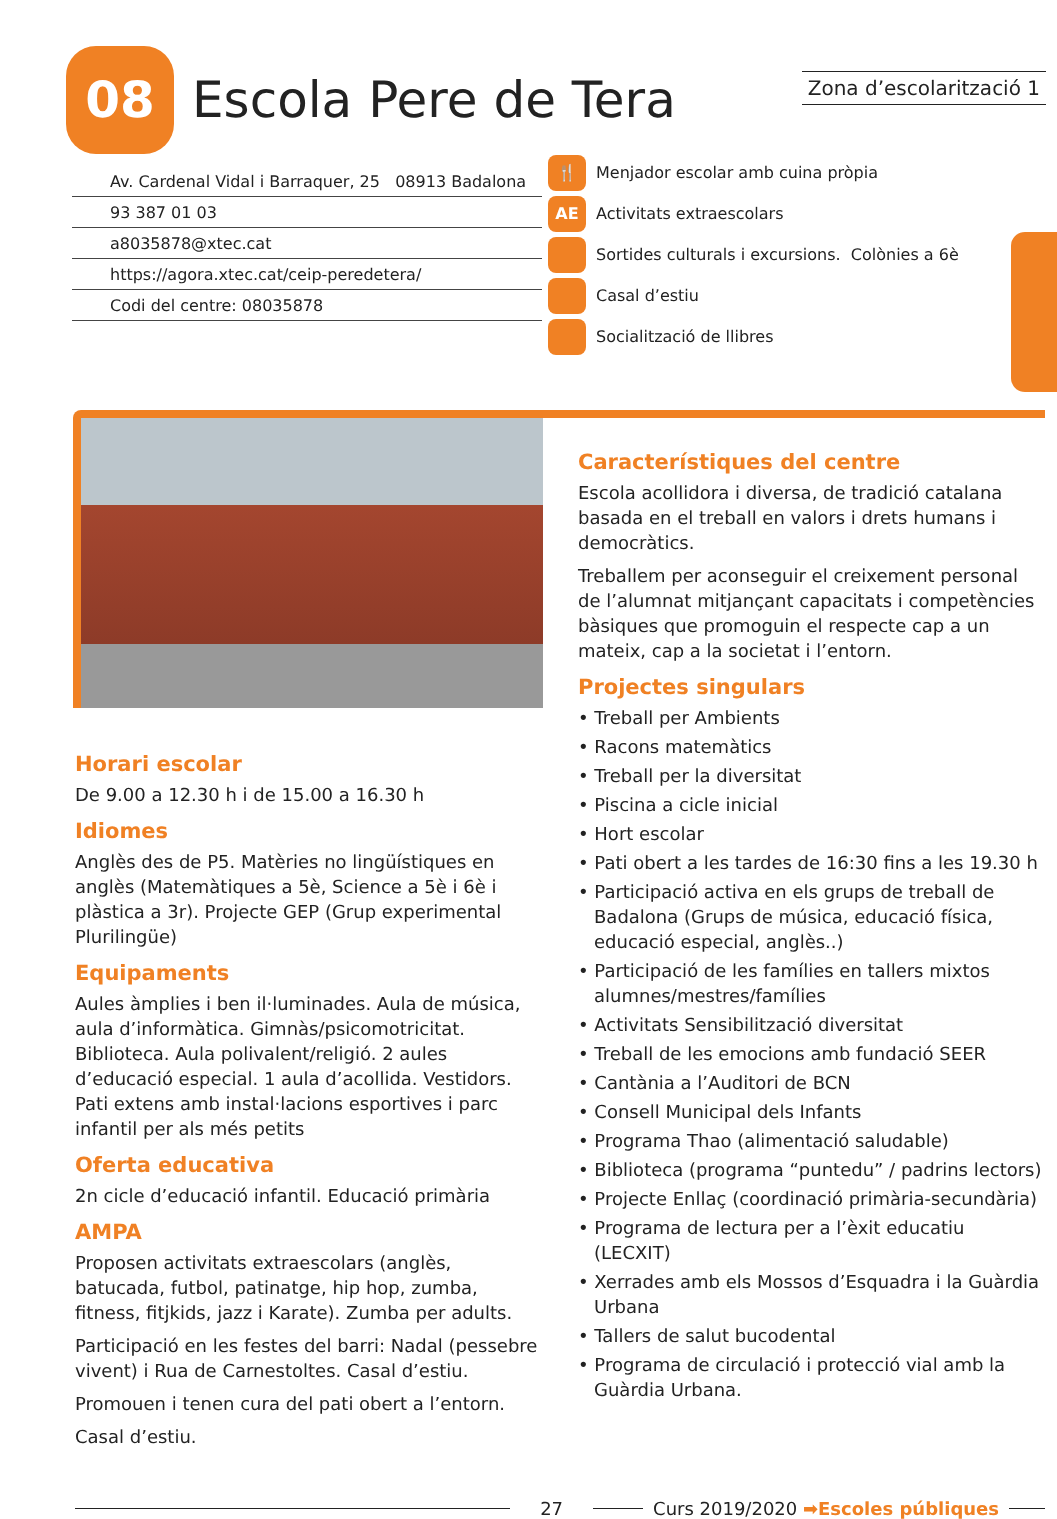08 Escola Pere de Tera Zona d’escolarització 1
Av. Cardenal Vidal i Barraquer, 25 08913 Badalona
93 387 01 03
a8035878@xtec.cat
https://agora.xtec.cat/ceip-peredetera/
Codi del centre: 08035878
🍴 Menjador escolar amb cuina pròpia
AE Activitats extraescolars
Sortides culturals i excursions. Colònies a 6è
Casal d’estiu
Socialització de llibres
Horari escolar
De 9.00 a 12.30 h i de 15.00 a 16.30 h
Idiomes
Anglès des de P5. Matèries no lingüístiques en anglès (Matemàtiques a 5è, Science a 5è i 6è i plàstica a 3r). Projecte GEP (Grup experimental Plurilingüe)
Equipaments
Aules àmplies i ben il·luminades. Aula de música, aula d’informàtica. Gimnàs/psicomotricitat. Biblioteca. Aula polivalent/religió. 2 aules d’educació especial. 1 aula d’acollida. Vestidors. Pati extens amb instal·lacions esportives i parc infantil per als més petits
Oferta educativa
2n cicle d’educació infantil. Educació primària
AMPA
Proposen activitats extraescolars (anglès, batucada, futbol, patinatge, hip hop, zumba, fitness, fitjkids, jazz i Karate). Zumba per adults.
Participació en les festes del barri: Nadal (pessebre vivent) i Rua de Carnestoltes. Casal d’estiu.
Promouen i tenen cura del pati obert a l’entorn.
Casal d’estiu.
Característiques del centre
Escola acollidora i diversa, de tradició catalana basada en el treball en valors i drets humans i democràtics.
Treballem per aconseguir el creixement personal de l’alumnat mitjançant capacitats i competències bàsiques que promoguin el respecte cap a un mateix, cap a la societat i l’entorn.
Projectes singulars
• Treball per Ambients
• Racons matemàtics
• Treball per la diversitat
• Piscina a cicle inicial
• Hort escolar
• Pati obert a les tardes de 16:30 fins a les 19.30 h
• Participació activa en els grups de treball de Badalona (Grups de música, educació física, educació especial, anglès..)
• Participació de les famílies en tallers mixtos alumnes/mestres/famílies
• Activitats Sensibilització diversitat
• Treball de les emocions amb fundació SEER
• Cantània a l’Auditori de BCN
• Consell Municipal dels Infants
• Programa Thao (alimentació saludable)
• Biblioteca (programa “puntedu” / padrins lectors)
• Projecte Enllaç (coordinació primària-secundària)
• Programa de lectura per a l’èxit educatiu (LECXIT)
• Xerrades amb els Mossos d’Esquadra i la Guàrdia Urbana
• Tallers de salut bucodental
• Programa de circulació i protecció vial amb la Guàrdia Urbana.
27 Curs 2019/2020 ➡Escoles públiques